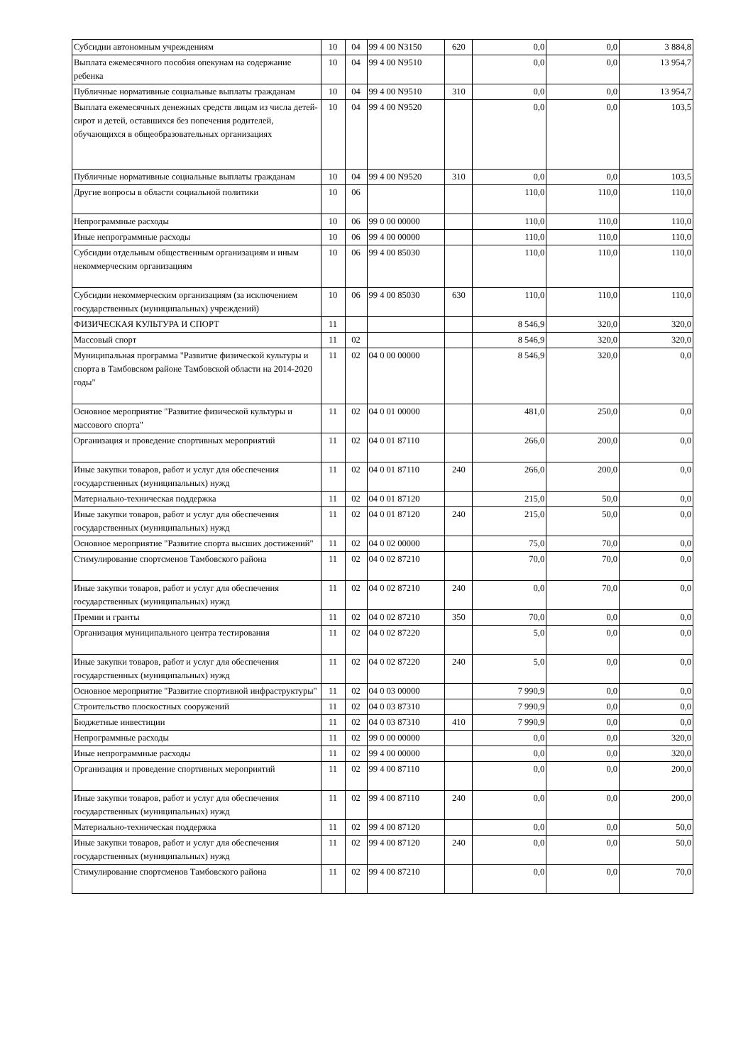| Субсидии автономным учреждениям | 10 | 04 | 99 4 00 N3150 | 620 | 0,0 | 0,0 | 3 884,8 |
| Выплата ежемесячного пособия опекунам на содержание ребенка | 10 | 04 | 99 4 00 N9510 | | 0,0 | 0,0 | 13 954,7 |
| Публичные нормативные социальные выплаты гражданам | 10 | 04 | 99 4 00 N9510 | 310 | 0,0 | 0,0 | 13 954,7 |
| Выплата ежемесячных денежных средств лицам из числа детей-сирот и детей, оставшихся без попечения родителей, обучающихся в общеобразовательных организациях | 10 | 04 | 99 4 00 N9520 | | 0,0 | 0,0 | 103,5 |
| Публичные нормативные социальные выплаты гражданам | 10 | 04 | 99 4 00 N9520 | 310 | 0,0 | 0,0 | 103,5 |
| Другие вопросы в области социальной политики | 10 | 06 | | | 110,0 | 110,0 | 110,0 |
| Непрограммные расходы | 10 | 06 | 99 0 00 00000 | | 110,0 | 110,0 | 110,0 |
| Иные непрограммные расходы | 10 | 06 | 99 4 00 00000 | | 110,0 | 110,0 | 110,0 |
| Субсидии отдельным общественным организациям и иным некоммерческим организациям | 10 | 06 | 99 4 00 85030 | | 110,0 | 110,0 | 110,0 |
| Субсидии некоммерческим организациям (за исключением государственных (муниципальных) учреждений) | 10 | 06 | 99 4 00 85030 | 630 | 110,0 | 110,0 | 110,0 |
| ФИЗИЧЕСКАЯ КУЛЬТУРА И СПОРТ | 11 | | | | 8 546,9 | 320,0 | 320,0 |
| Массовый спорт | 11 | 02 | | | 8 546,9 | 320,0 | 320,0 |
| Муниципальная программа "Развитие физической культуры и спорта в Тамбовском районе Тамбовской области на 2014-2020 годы" | 11 | 02 | 04 0 00 00000 | | 8 546,9 | 320,0 | 0,0 |
| Основное мероприятие "Развитие физической культуры и массового спорта" | 11 | 02 | 04 0 01 00000 | | 481,0 | 250,0 | 0,0 |
| Организация и проведение спортивных мероприятий | 11 | 02 | 04 0 01 87110 | | 266,0 | 200,0 | 0,0 |
| Иные закупки товаров, работ и услуг для обеспечения государственных (муниципальных) нужд | 11 | 02 | 04 0 01 87110 | 240 | 266,0 | 200,0 | 0,0 |
| Материально-техническая поддержка | 11 | 02 | 04 0 01 87120 | | 215,0 | 50,0 | 0,0 |
| Иные закупки товаров, работ и услуг для обеспечения государственных (муниципальных) нужд | 11 | 02 | 04 0 01 87120 | 240 | 215,0 | 50,0 | 0,0 |
| Основное мероприятие "Развитие спорта высших достижений" | 11 | 02 | 04 0 02 00000 | | 75,0 | 70,0 | 0,0 |
| Стимулирование спортсменов Тамбовского района | 11 | 02 | 04 0 02 87210 | | 70,0 | 70,0 | 0,0 |
| Иные закупки товаров, работ и услуг для обеспечения государственных (муниципальных) нужд | 11 | 02 | 04 0 02 87210 | 240 | 0,0 | 70,0 | 0,0 |
| Премии и гранты | 11 | 02 | 04 0 02 87210 | 350 | 70,0 | 0,0 | 0,0 |
| Организация муниципального центра тестирования | 11 | 02 | 04 0 02 87220 | | 5,0 | 0,0 | 0,0 |
| Иные закупки товаров, работ и услуг для обеспечения государственных (муниципальных) нужд | 11 | 02 | 04 0 02 87220 | 240 | 5,0 | 0,0 | 0,0 |
| Основное мероприятие "Развитие спортивной инфраструктуры" | 11 | 02 | 04 0 03 00000 | | 7 990,9 | 0,0 | 0,0 |
| Строительство плоскостных сооружений | 11 | 02 | 04 0 03 87310 | | 7 990,9 | 0,0 | 0,0 |
| Бюджетные инвестиции | 11 | 02 | 04 0 03 87310 | 410 | 7 990,9 | 0,0 | 0,0 |
| Непрограммные расходы | 11 | 02 | 99 0 00 00000 | | 0,0 | 0,0 | 320,0 |
| Иные непрограммные расходы | 11 | 02 | 99 4 00 00000 | | 0,0 | 0,0 | 320,0 |
| Организация и проведение спортивных мероприятий | 11 | 02 | 99 4 00 87110 | | 0,0 | 0,0 | 200,0 |
| Иные закупки товаров, работ и услуг для обеспечения государственных (муниципальных) нужд | 11 | 02 | 99 4 00 87110 | 240 | 0,0 | 0,0 | 200,0 |
| Материально-техническая поддержка | 11 | 02 | 99 4 00 87120 | | 0,0 | 0,0 | 50,0 |
| Иные закупки товаров, работ и услуг для обеспечения государственных (муниципальных) нужд | 11 | 02 | 99 4 00 87120 | 240 | 0,0 | 0,0 | 50,0 |
| Стимулирование спортсменов Тамбовского района | 11 | 02 | 99 4 00 87210 | | 0,0 | 0,0 | 70,0 |